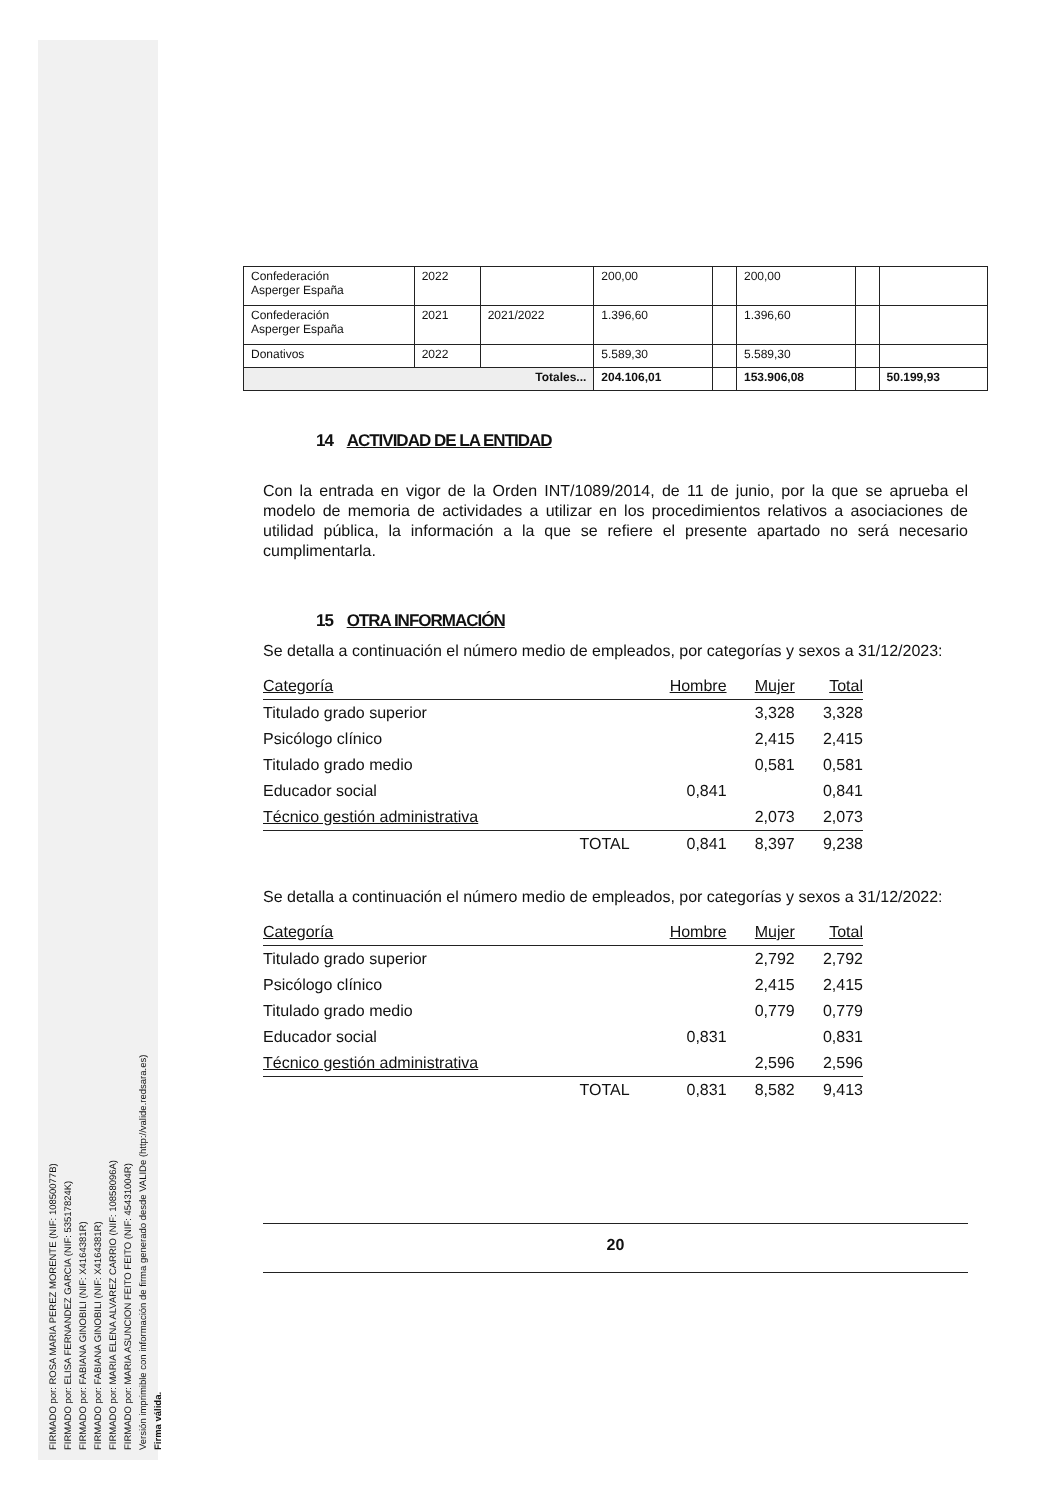FIRMADO por: ROSA MARIA PEREZ MORENTE (NIF: 10850077B)
FIRMADO por: ELISA FERNANDEZ GARCIA (NIF: 53517824K)
FIRMADO por: FABIANA GINOBILI (NIF: X4164381R)
FIRMADO por: FABIANA GINOBILI (NIF: X4164381R)
FIRMADO por: MARIA ELENA ALVAREZ CARRIO (NIF: 10858096A)
FIRMADO por: MARIA ASUNCION FEITO FEITO (NIF: 45431004R)
Versión imprimible con información de firma generado desde VALIDe (http://valide.redsara.es)
Firma válida.
| Confederación Asperger España | 2022 | | 200,00 | | 200,00 | | |
| Confederación Asperger España | 2021 | 2021/2022 | 1.396,60 | | 1.396,60 | | |
| Donativos | 2022 | | 5.589,30 | | 5.589,30 | | |
| Totales... | | | 204.106,01 | | 153.906,08 | | 50.199,93 |
14 ACTIVIDAD DE LA ENTIDAD
Con la entrada en vigor de la Orden INT/1089/2014, de 11 de junio, por la que se aprueba el modelo de memoria de actividades a utilizar en los procedimientos relativos a asociaciones de utilidad pública, la información a la que se refiere el presente apartado no será necesario cumplimentarla.
15 OTRA INFORMACIÓN
Se detalla a continuación el número medio de empleados, por categorías y sexos a 31/12/2023:
| Categoría | Hombre | Mujer | Total |
| --- | --- | --- | --- |
| Titulado grado superior | | 3,328 | 3,328 |
| Psicólogo clínico | | 2,415 | 2,415 |
| Titulado grado medio | | 0,581 | 0,581 |
| Educador social | 0,841 | | 0,841 |
| Técnico gestión administrativa | | 2,073 | 2,073 |
| TOTAL | 0,841 | 8,397 | 9,238 |
Se detalla a continuación el número medio de empleados, por categorías y sexos a 31/12/2022:
| Categoría | Hombre | Mujer | Total |
| --- | --- | --- | --- |
| Titulado grado superior | | 2,792 | 2,792 |
| Psicólogo clínico | | 2,415 | 2,415 |
| Titulado grado medio | | 0,779 | 0,779 |
| Educador social | 0,831 | | 0,831 |
| Técnico gestión administrativa | | 2,596 | 2,596 |
| TOTAL | 0,831 | 8,582 | 9,413 |
20